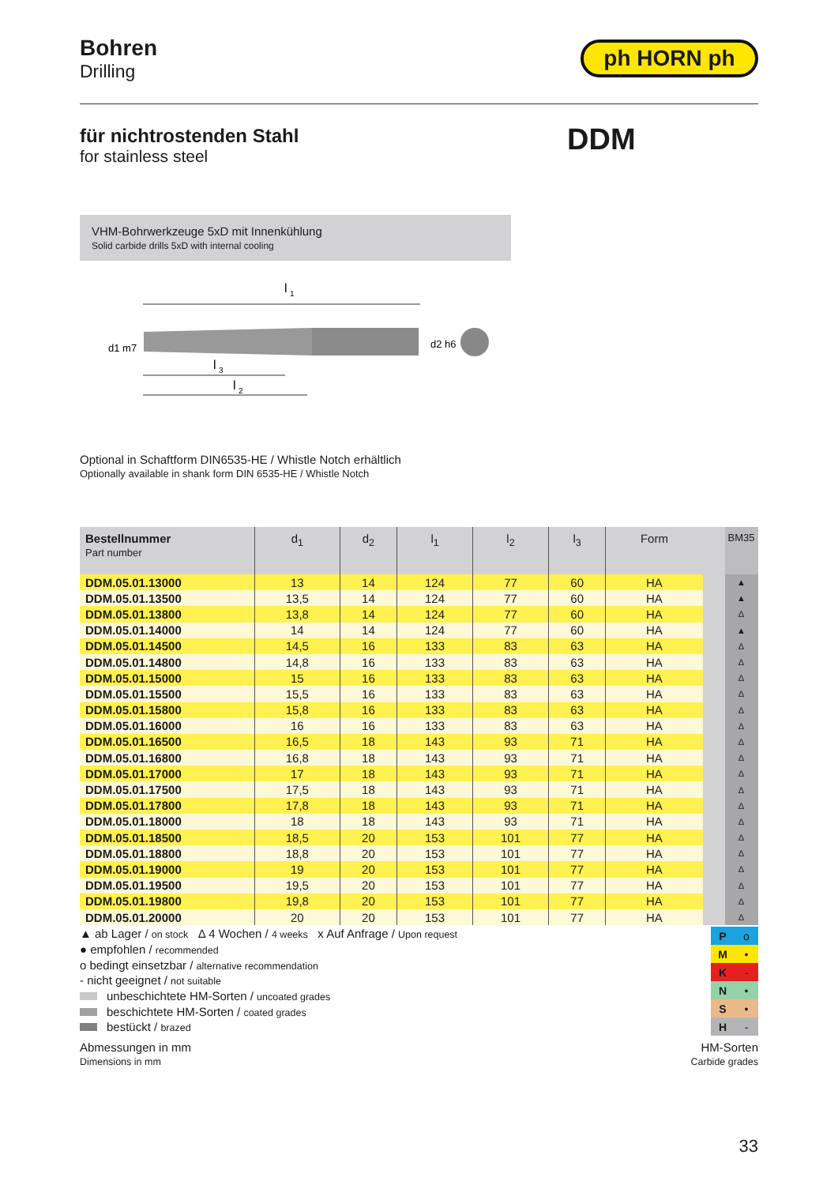Bohren
Drilling
ph HORN ph
für nichtrostenden Stahl
for stainless steel
DDM
VHM-Bohrwerkzeuge 5xD mit Innenkühlung
Solid carbide drills 5xD with internal cooling
l
1
l
3
l
2
d1 m7
d2 h6
Optional in Schaftform DIN6535-HE / Whistle Notch erhältlich
Optionally available in shank form DIN 6535-HE / Whistle Notch
| Bestellnummer Part number | d<sub>1</sub> | d<sub>2</sub> | l<sub>1</sub> | l<sub>2</sub> | l<sub>3</sub> | Form | | BM35 |
| --- | --- | --- | --- | --- | --- | --- | --- | --- |
| DDM.05.01.13000 | 13 | 14 | 124 | 77 | 60 | HA | | ▲ |
| DDM.05.01.13500 | 13,5 | 14 | 124 | 77 | 60 | HA | | ▲ |
| DDM.05.01.13800 | 13,8 | 14 | 124 | 77 | 60 | HA | | Δ |
| DDM.05.01.14000 | 14 | 14 | 124 | 77 | 60 | HA | | ▲ |
| DDM.05.01.14500 | 14,5 | 16 | 133 | 83 | 63 | HA | | Δ |
| DDM.05.01.14800 | 14,8 | 16 | 133 | 83 | 63 | HA | | Δ |
| DDM.05.01.15000 | 15 | 16 | 133 | 83 | 63 | HA | | Δ |
| DDM.05.01.15500 | 15,5 | 16 | 133 | 83 | 63 | HA | | Δ |
| DDM.05.01.15800 | 15,8 | 16 | 133 | 83 | 63 | HA | | Δ |
| DDM.05.01.16000 | 16 | 16 | 133 | 83 | 63 | HA | | Δ |
| DDM.05.01.16500 | 16,5 | 18 | 143 | 93 | 71 | HA | | Δ |
| DDM.05.01.16800 | 16,8 | 18 | 143 | 93 | 71 | HA | | Δ |
| DDM.05.01.17000 | 17 | 18 | 143 | 93 | 71 | HA | | Δ |
| DDM.05.01.17500 | 17,5 | 18 | 143 | 93 | 71 | HA | | Δ |
| DDM.05.01.17800 | 17,8 | 18 | 143 | 93 | 71 | HA | | Δ |
| DDM.05.01.18000 | 18 | 18 | 143 | 93 | 71 | HA | | Δ |
| DDM.05.01.18500 | 18,5 | 20 | 153 | 101 | 77 | HA | | Δ |
| DDM.05.01.18800 | 18,8 | 20 | 153 | 101 | 77 | HA | | Δ |
| DDM.05.01.19000 | 19 | 20 | 153 | 101 | 77 | HA | | Δ |
| DDM.05.01.19500 | 19,5 | 20 | 153 | 101 | 77 | HA | | Δ |
| DDM.05.01.19800 | 19,8 | 20 | 153 | 101 | 77 | HA | | Δ |
| DDM.05.01.20000 | 20 | 20 | 153 | 101 | 77 | HA | | Δ |
▲ ab Lager / on stock Δ 4 Wochen / 4 weeks x Auf Anfrage / Upon request
● empfohlen / recommended
o bedingt einsetzbar / alternative recommendation
- nicht geeignet / not suitable
unbeschichtete HM-Sorten / uncoated grades
beschichtete HM-Sorten / coated grades
bestückt / brazed
| P | o |
| M | • |
| K | - |
| N | • |
| S | • |
| H | - |
Abmessungen in mm
Dimensions in mm
HM-Sorten
Carbide grades
33